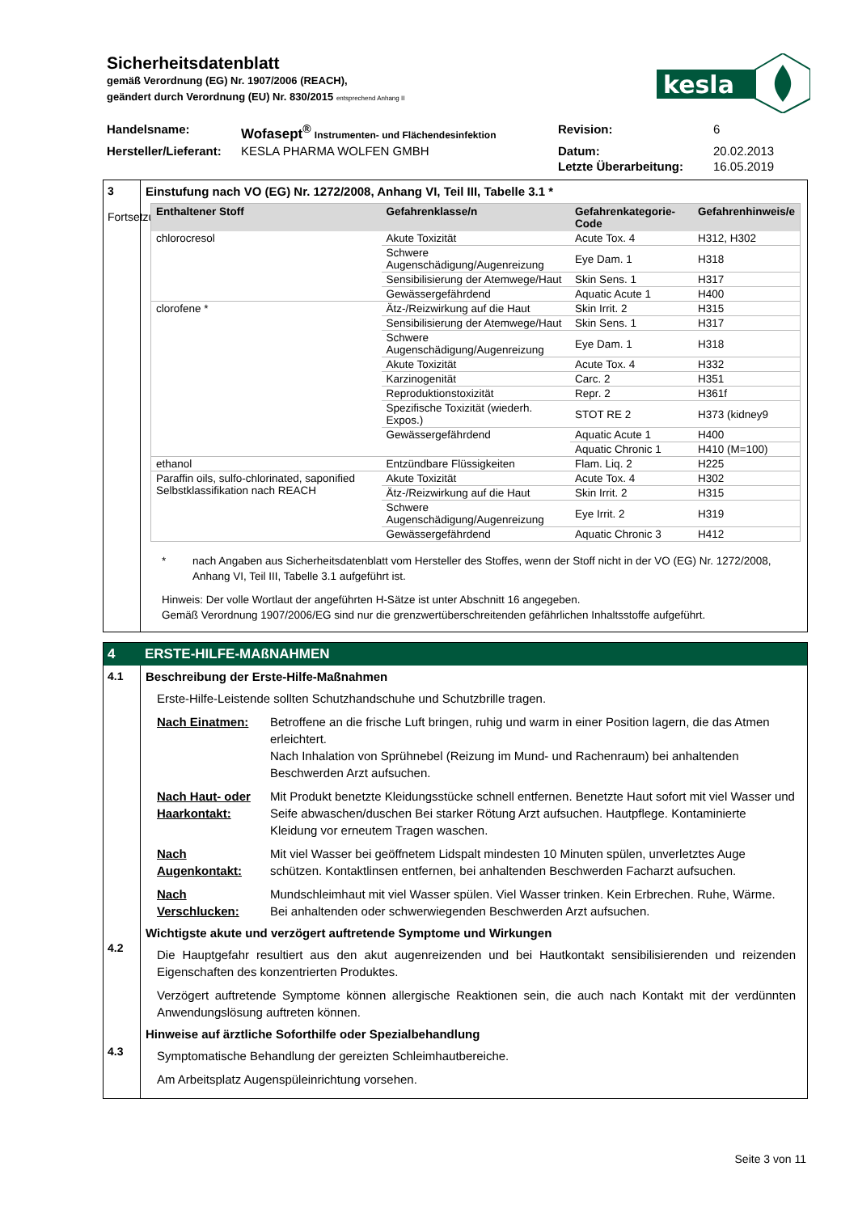Sicherheitsdatenblatt
gemäß Verordnung (EG) Nr. 1907/2006 (REACH),
geändert durch Verordnung (EU) Nr. 830/2015 entsprechend Anhang II
kesla
| Handelsname: | Wofasept<sup>®</sup> Instrumenten- und Flächendesinfektion | Revision: | 6 |
| Hersteller/Lieferant: | KESLA PHARMA WOLFEN GMBH | Datum: | 20.02.2013 |
| | | Letzte Überarbeitung: | 16.05.2019 |
3
Fortsetzung
Einstufung nach VO (EG) Nr. 1272/2008, Anhang VI, Teil III, Tabelle 3.1 *
| Enthaltener Stoff | Gefahrenklasse/n | Gefahrenkategorie-Code | Gefahrenhinweis/e |
| --- | --- | --- | --- |
| chlorocresol | Akute Toxizität | Acute Tox. 4 | H312, H302 |
| | Schwere Augenschädigung/Augenreizung | Eye Dam. 1 | H318 |
| | Sensibilisierung der Atemwege/Haut | Skin Sens. 1 | H317 |
| | Gewässergefährdend | Aquatic Acute 1 | H400 |
| clorofene * | Ätz-/Reizwirkung auf die Haut | Skin Irrit. 2 | H315 |
| | Sensibilisierung der Atemwege/Haut | Skin Sens. 1 | H317 |
| | Schwere Augenschädigung/Augenreizung | Eye Dam. 1 | H318 |
| | Akute Toxizität | Acute Tox. 4 | H332 |
| | Karzinogenität | Carc. 2 | H351 |
| | Reproduktionstoxizität | Repr. 2 | H361f |
| | Spezifische Toxizität (wiederh. Expos.) | STOT RE 2 | H373 (kidney9 |
| | Gewässergefährdend | Aquatic Acute 1 | H400 |
| | | Aquatic Chronic 1 | H410 (M=100) |
| ethanol | Entzündbare Flüssigkeiten | Flam. Liq. 2 | H225 |
| Paraffin oils, sulfo-chlorinated, saponified Selbstklassifikation nach REACH | Akute Toxizität | Acute Tox. 4 | H302 |
| | Ätz-/Reizwirkung auf die Haut | Skin Irrit. 2 | H315 |
| | Schwere Augenschädigung/Augenreizung | Eye Irrit. 2 | H319 |
| | Gewässergefährdend | Aquatic Chronic 3 | H412 |
* nach Angaben aus Sicherheitsdatenblatt vom Hersteller des Stoffes, wenn der Stoff nicht in der VO (EG) Nr. 1272/2008, Anhang VI, Teil III, Tabelle 3.1 aufgeführt ist.
Hinweis: Der volle Wortlaut der angeführten H-Sätze ist unter Abschnitt 16 angegeben.
Gemäß Verordnung 1907/2006/EG sind nur die grenzwertüberschreitenden gefährlichen Inhaltsstoffe aufgeführt.
4 ERSTE-HILFE-MAßNAHMEN
4.1
4.2
4.3
Beschreibung der Erste-Hilfe-Maßnahmen
Erste-Hilfe-Leistende sollten Schutzhandschuhe und Schutzbrille tragen.
Nach Einatmen: Betroffene an die frische Luft bringen, ruhig und warm in einer Position lagern, die das Atmen erleichtert.
Nach Inhalation von Sprühnebel (Reizung im Mund- und Rachenraum) bei anhaltenden Beschwerden Arzt aufsuchen.
Nach Haut- oder Haarkontakt: Mit Produkt benetzte Kleidungsstücke schnell entfernen. Benetzte Haut sofort mit viel Wasser und Seife abwaschen/duschen Bei starker Rötung Arzt aufsuchen. Hautpflege. Kontaminierte Kleidung vor erneutem Tragen waschen.
Nach Augenkontakt: Mit viel Wasser bei geöffnetem Lidspalt mindesten 10 Minuten spülen, unverletztes Auge schützen. Kontaktlinsen entfernen, bei anhaltenden Beschwerden Facharzt aufsuchen.
Nach Verschlucken: Mundschleimhaut mit viel Wasser spülen. Viel Wasser trinken. Kein Erbrechen. Ruhe, Wärme. Bei anhaltenden oder schwerwiegenden Beschwerden Arzt aufsuchen.
Wichtigste akute und verzögert auftretende Symptome und Wirkungen
Die Hauptgefahr resultiert aus den akut augenreizenden und bei Hautkontakt sensibilisierenden und reizenden Eigenschaften des konzentrierten Produktes.
Verzögert auftretende Symptome können allergische Reaktionen sein, die auch nach Kontakt mit der verdünnten Anwendungslösung auftreten können.
Hinweise auf ärztliche Soforthilfe oder Spezialbehandlung
Symptomatische Behandlung der gereizten Schleimhautbereiche.
Am Arbeitsplatz Augenspüleinrichtung vorsehen.
Seite 3 von 11